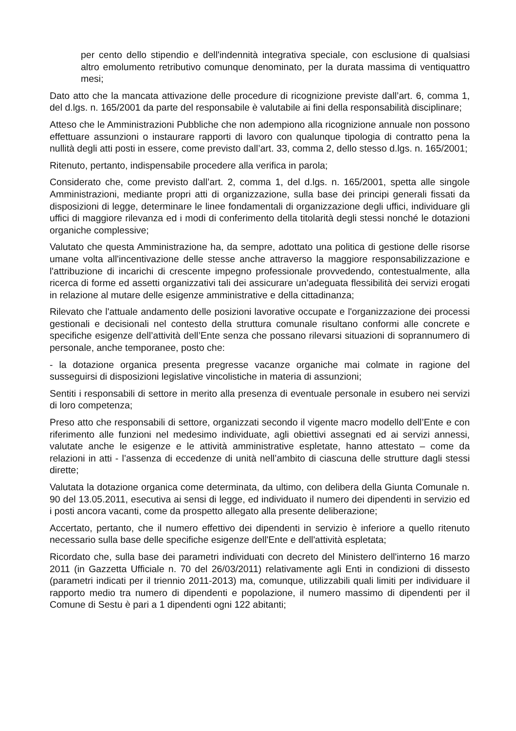per cento dello stipendio e dell'indennità integrativa speciale, con esclusione di qualsiasi altro emolumento retributivo comunque denominato, per la durata massima di ventiquattro mesi;
Dato atto che la mancata attivazione delle procedure di ricognizione previste dall’art. 6, comma 1, del d.lgs. n. 165/2001 da parte del responsabile è valutabile ai fini della responsabilità disciplinare;
Atteso che le Amministrazioni Pubbliche che non adempiono alla ricognizione annuale non possono effettuare assunzioni o instaurare rapporti di lavoro con qualunque tipologia di contratto pena la nullità degli atti posti in essere, come previsto dall’art. 33, comma 2, dello stesso d.lgs. n. 165/2001;
Ritenuto, pertanto, indispensabile procedere alla verifica in parola;
Considerato che, come previsto dall’art. 2, comma 1, del d.lgs. n. 165/2001, spetta alle singole Amministrazioni, mediante propri atti di organizzazione, sulla base dei principi generali fissati da disposizioni di legge, determinare le linee fondamentali di organizzazione degli uffici, individuare gli uffici di maggiore rilevanza ed i modi di conferimento della titolarità degli stessi nonché le dotazioni organiche complessive;
Valutato che questa Amministrazione ha, da sempre, adottato una politica di gestione delle risorse umane volta all'incentivazione delle stesse anche attraverso la maggiore responsabilizzazione e l'attribuzione di incarichi di crescente impegno professionale provvedendo, contestualmente, alla ricerca di forme ed assetti organizzativi tali dei assicurare un’adeguata flessibilità dei servizi erogati in relazione al mutare delle esigenze amministrative e della cittadinanza;
Rilevato che l'attuale andamento delle posizioni lavorative occupate e l'organizzazione dei processi gestionali e decisionali nel contesto della struttura comunale risultano conformi alle concrete e specifiche esigenze dell’attività dell’Ente senza che possano rilevarsi situazioni di soprannumero di personale, anche temporanee, posto che:
- la dotazione organica presenta pregresse vacanze organiche mai colmate in ragione del susseguirsi di disposizioni legislative vincolistiche in materia di assunzioni;
Sentiti i responsabili di settore in merito alla presenza di eventuale personale in esubero nei servizi di loro competenza;
Preso atto che responsabili di settore, organizzati secondo il vigente macro modello dell’Ente e con riferimento alle funzioni nel medesimo individuate, agli obiettivi assegnati ed ai servizi annessi, valutate anche le esigenze e le attività amministrative espletate, hanno attestato – come da relazioni in atti - l’assenza di eccedenze di unità nell’ambito di ciascuna delle strutture dagli stessi dirette;
Valutata la dotazione organica come determinata, da ultimo, con delibera della Giunta Comunale n. 90 del 13.05.2011, esecutiva ai sensi di legge, ed individuato il numero dei dipendenti in servizio ed i posti ancora vacanti, come da prospetto allegato alla presente deliberazione;
Accertato, pertanto, che il numero effettivo dei dipendenti in servizio è inferiore a quello ritenuto necessario sulla base delle specifiche esigenze dell'Ente e dell'attività espletata;
Ricordato che, sulla base dei parametri individuati con decreto del Ministero dell'interno 16 marzo 2011 (in Gazzetta Ufficiale n. 70 del 26/03/2011) relativamente agli Enti in condizioni di dissesto (parametri indicati per il triennio 2011-2013) ma, comunque, utilizzabili quali limiti per individuare il rapporto medio tra numero di dipendenti e popolazione, il numero massimo di dipendenti per il Comune di Sestu è pari a 1 dipendenti ogni 122 abitanti;